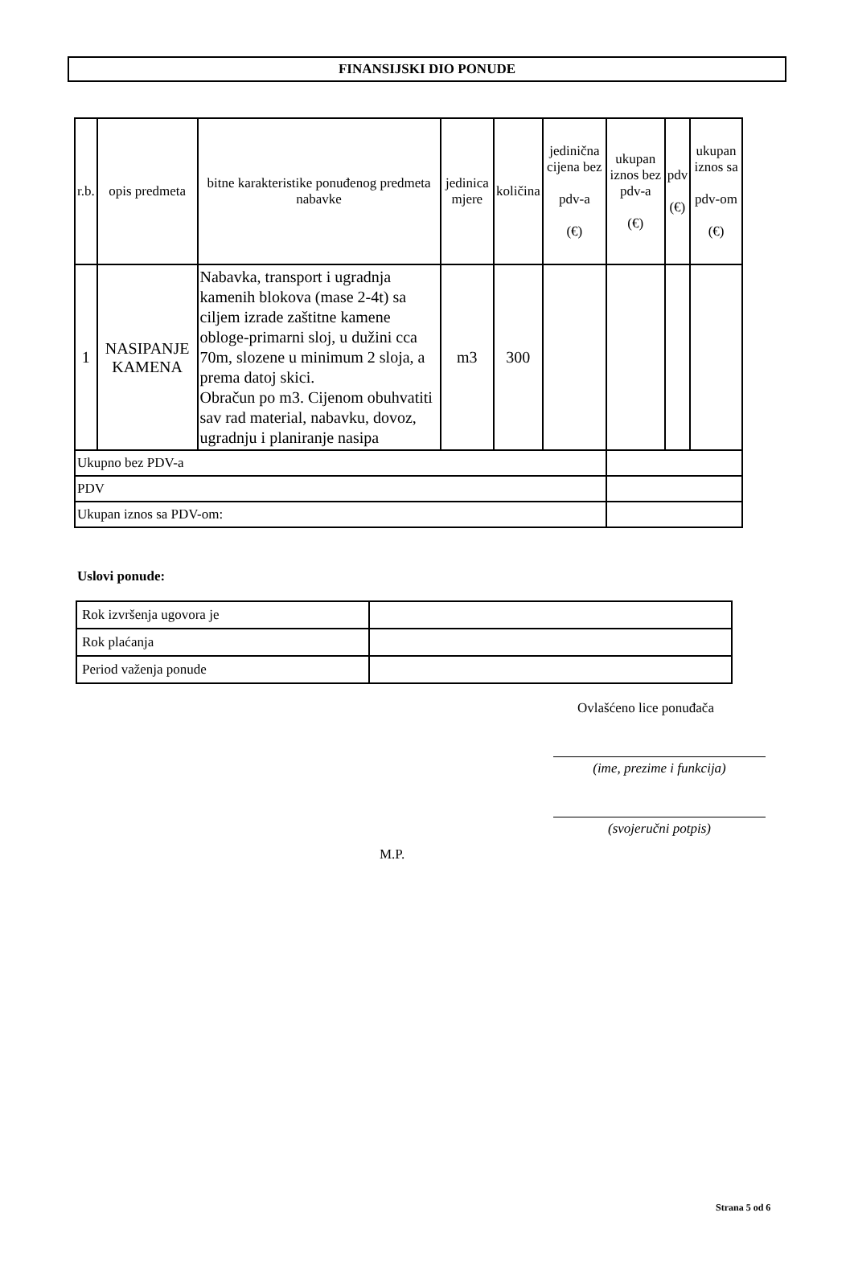FINANSIJSKI DIO PONUDE
| r.b. | opis predmeta | bitne karakteristike ponuđenog predmeta nabavke | jedinica mjere | količina | jedinična cijena bez pdv-a (€) | ukupan iznos bez pdv-a (€) | pdv (€) | ukupan iznos sa pdv-om (€) |
| --- | --- | --- | --- | --- | --- | --- | --- | --- |
| 1 | NASIPANJE KAMENA | Nabavka, transport i ugradnja kamenih blokova (mase 2-4t) sa ciljem izrade zaštitne kamene obloge-primarni sloj, u dužini cca 70m, slozene u minimum 2 sloja, a prema datoj skici. Obračun po m3. Cijenom obuhvatiti sav rad material, nabavku, dovoz, ugradnju i planiranje nasipa | m3 | 300 | | | | |
| Ukupno bez PDV-a | | | | | | | | |
| PDV | | | | | | | | |
| Ukupan iznos sa PDV-om: | | | | | | | | |
Uslovi ponude:
| Rok izvršenja ugovora je | |
| Rok plaćanja | |
| Period važenja ponude | |
Ovlašćeno lice ponuđača
(ime, prezime i funkcija)
(svojeručni potpis)
M.P.
Strana 5 od 6